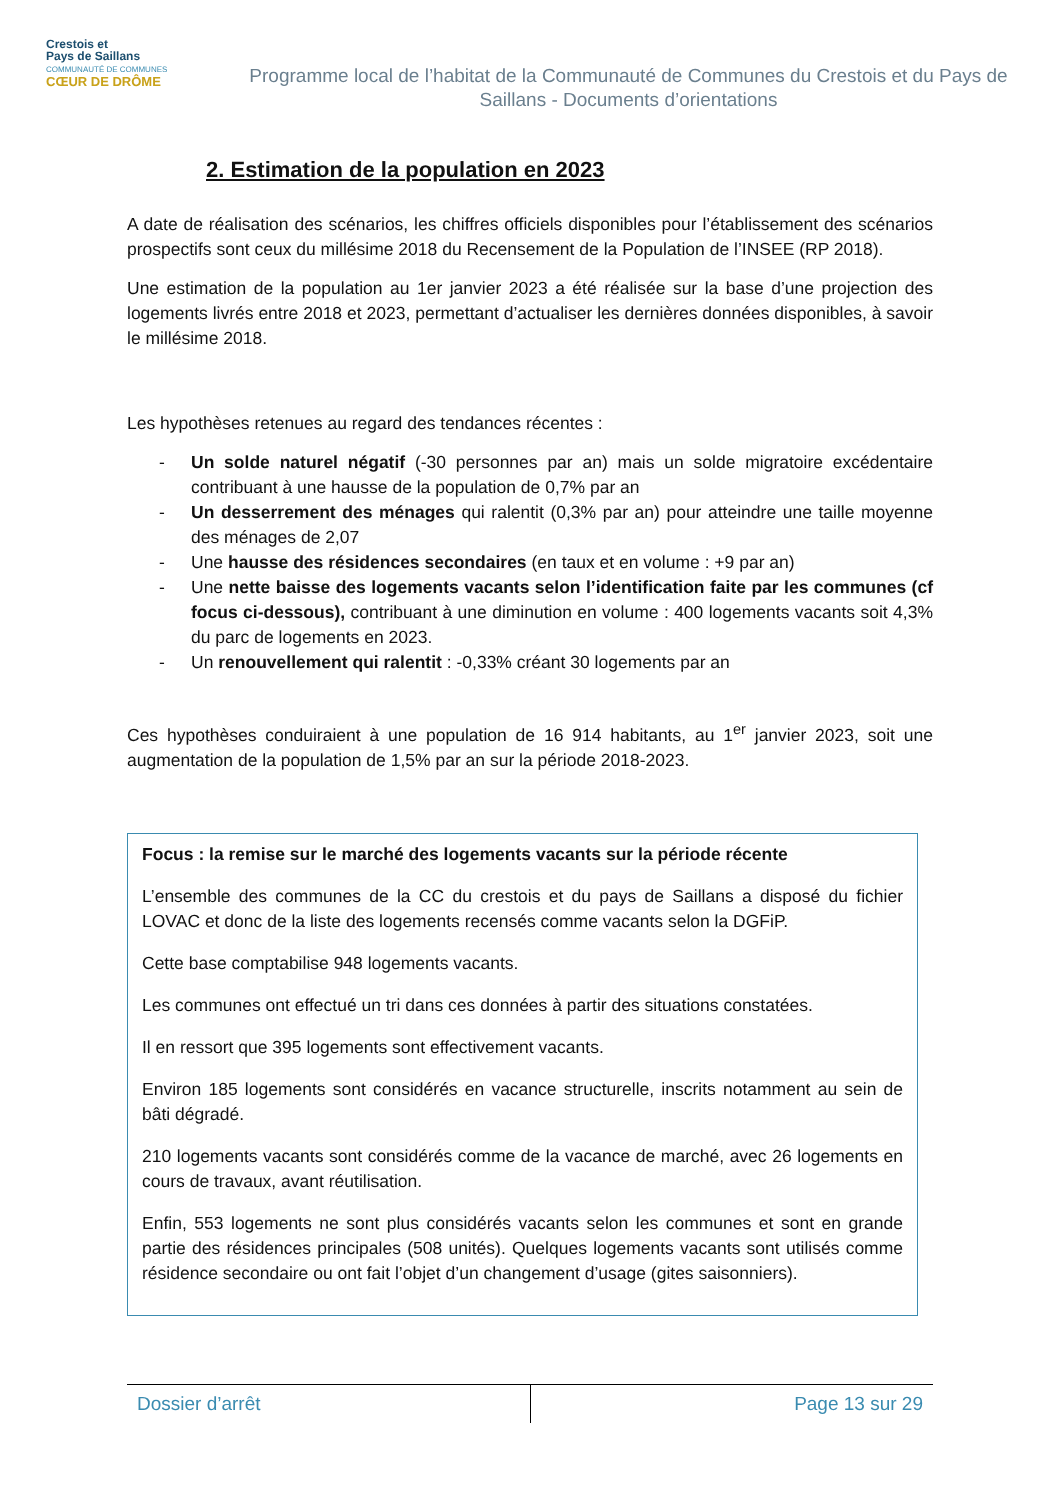Crestois et
Pays de Saillans
COMMUNAUTÉ DE COMMUNES
CŒUR DE DRÔME
Programme local de l’habitat de la Communauté de Communes du Crestois et du Pays de Saillans - Documents d’orientations
2. Estimation de la population en 2023
A date de réalisation des scénarios, les chiffres officiels disponibles pour l’établissement des scénarios prospectifs sont ceux du millésime 2018 du Recensement de la Population de l’INSEE (RP 2018).
Une estimation de la population au 1er janvier 2023 a été réalisée sur la base d’une projection des logements livrés entre 2018 et 2023, permettant d’actualiser les dernières données disponibles, à savoir le millésime 2018.
Les hypothèses retenues au regard des tendances récentes :
- Un solde naturel négatif (-30 personnes par an) mais un solde migratoire excédentaire contribuant à une hausse de la population de 0,7% par an
- Un desserrement des ménages qui ralentit (0,3% par an) pour atteindre une taille moyenne des ménages de 2,07
- Une hausse des résidences secondaires (en taux et en volume : +9 par an)
- Une nette baisse des logements vacants selon l’identification faite par les communes (cf focus ci-dessous), contribuant à une diminution en volume : 400 logements vacants soit 4,3% du parc de logements en 2023.
- Un renouvellement qui ralentit : -0,33% créant 30 logements par an
Ces hypothèses conduiraient à une population de 16 914 habitants, au 1<sup>er</sup> janvier 2023, soit une augmentation de la population de 1,5% par an sur la période 2018-2023.
Focus : la remise sur le marché des logements vacants sur la période récente
L’ensemble des communes de la CC du crestois et du pays de Saillans a disposé du fichier LOVAC et donc de la liste des logements recensés comme vacants selon la DGFiP.
Cette base comptabilise 948 logements vacants.
Les communes ont effectué un tri dans ces données à partir des situations constatées.
Il en ressort que 395 logements sont effectivement vacants.
Environ 185 logements sont considérés en vacance structurelle, inscrits notamment au sein de bâti dégradé.
210 logements vacants sont considérés comme de la vacance de marché, avec 26 logements en cours de travaux, avant réutilisation.
Enfin, 553 logements ne sont plus considérés vacants selon les communes et sont en grande partie des résidences principales (508 unités). Quelques logements vacants sont utilisés comme résidence secondaire ou ont fait l’objet d’un changement d’usage (gites saisonniers).
Dossier d’arrêt Page 13 sur 29